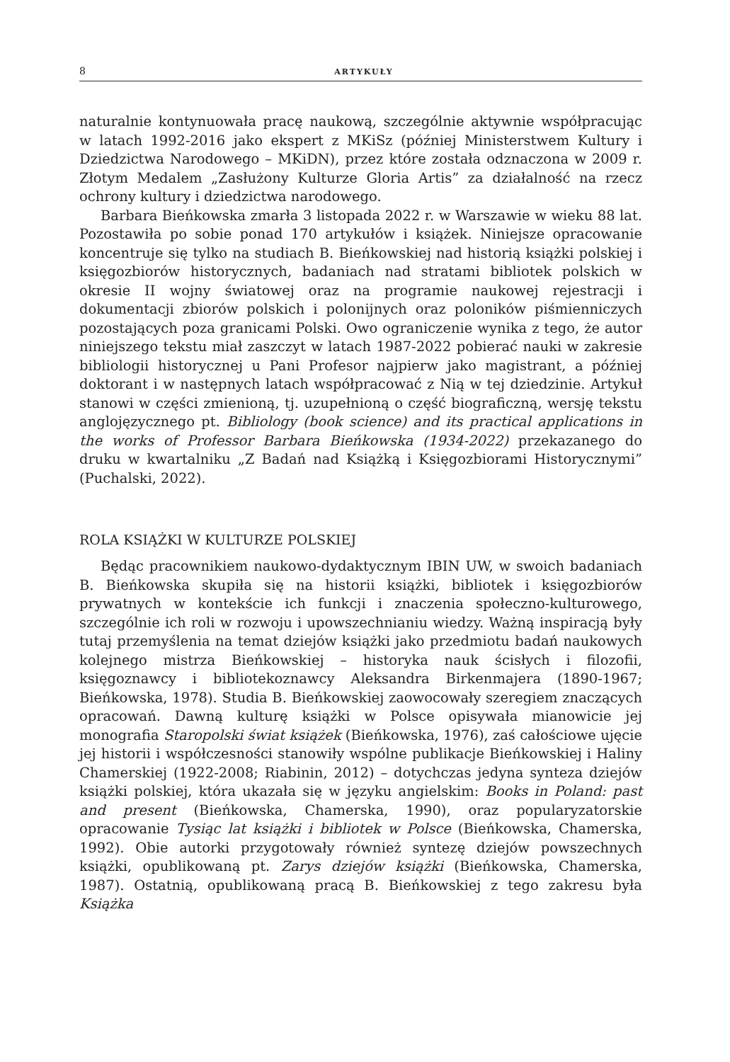8 ARTYKUŁY
naturalnie kontynuowała pracę naukową, szczególnie aktywnie współpracując w latach 1992-2016 jako ekspert z MKiSz (później Ministerstwem Kultury i Dziedzictwa Narodowego – MKiDN), przez które została odznaczona w 2009 r. Złotym Medalem „Zasłużony Kulturze Gloria Artis” za działalność na rzecz ochrony kultury i dziedzictwa narodowego.
Barbara Bieńkowska zmarła 3 listopada 2022 r. w Warszawie w wieku 88 lat. Pozostawiła po sobie ponad 170 artykułów i książek. Niniejsze opracowanie koncentruje się tylko na studiach B. Bieńkowskiej nad historią książki polskiej i księgozbiorów historycznych, badaniach nad stratami bibliotek polskich w okresie II wojny światowej oraz na programie naukowej rejestracji i dokumentacji zbiorów polskich i polonijnych oraz poloników piśmienniczych pozostających poza granicami Polski. Owo ograniczenie wynika z tego, że autor niniejszego tekstu miał zaszczyt w latach 1987-2022 pobierać nauki w zakresie bibliologii historycznej u Pani Profesor najpierw jako magistrant, a później doktorant i w następnych latach współpracować z Nią w tej dziedzinie. Artykuł stanowi w części zmienioną, tj. uzupełnioną o część biograficzną, wersję tekstu anglojęzycznego pt. Bibliology (book science) and its practical applications in the works of Professor Barbara Bieńkowska (1934-2022) przekazanego do druku w kwartalniku „Z Badań nad Książką i Księgozbiorami Historycznymi” (Puchalski, 2022).
ROLA KSIĄŻKI W KULTURZE POLSKIEJ
Będąc pracownikiem naukowo-dydaktycznym IBIN UW, w swoich badaniach B. Bieńkowska skupiła się na historii książki, bibliotek i księgozbiorów prywatnych w kontekście ich funkcji i znaczenia społeczno-kulturowego, szczególnie ich roli w rozwoju i upowszechnianiu wiedzy. Ważną inspiracją były tutaj przemyślenia na temat dziejów książki jako przedmiotu badań naukowych kolejnego mistrza Bieńkowskiej – historyka nauk ścisłych i filozofii, księgoznawcy i bibliotekoznawcy Aleksandra Birkenmajera (1890-1967; Bieńkowska, 1978). Studia B. Bieńkowskiej zaowocowały szeregiem znaczących opracowań. Dawną kulturę książki w Polsce opisywała mianowicie jej monografia Staropolski świat książek (Bieńkowska, 1976), zaś całościowe ujęcie jej historii i współczesności stanowiły wspólne publikacje Bieńkowskiej i Haliny Chamerskiej (1922-2008; Riabinin, 2012) – dotychczas jedyna synteza dziejów książki polskiej, która ukazała się w języku angielskim: Books in Poland: past and present (Bieńkowska, Chamerska, 1990), oraz popularyzatorskie opracowanie Tysiąc lat książki i bibliotek w Polsce (Bieńkowska, Chamerska, 1992). Obie autorki przygotowały również syntezę dziejów powszechnych książki, opublikowaną pt. Zarys dziejów książki (Bieńkowska, Chamerska, 1987). Ostatnią, opublikowaną pracą B. Bieńkowskiej z tego zakresu była Książka